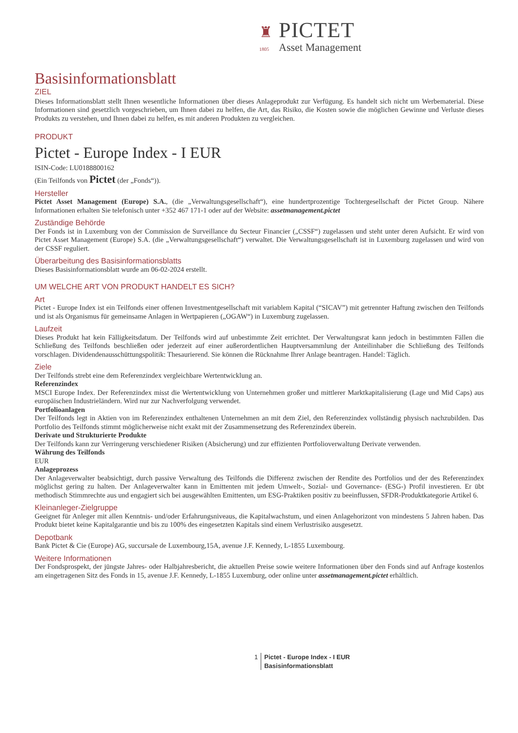♜ PICTET
1805 Asset Management
Basisinformationsblatt
ZIEL
Dieses Informationsblatt stellt Ihnen wesentliche Informationen über dieses Anlageprodukt zur Verfügung. Es handelt sich nicht um Werbematerial. Diese Informationen sind gesetzlich vorgeschrieben, um Ihnen dabei zu helfen, die Art, das Risiko, die Kosten sowie die möglichen Gewinne und Verluste dieses Produkts zu verstehen, und Ihnen dabei zu helfen, es mit anderen Produkten zu vergleichen.
PRODUKT
Pictet - Europe Index - I EUR
ISIN-Code: LU0188800162
(Ein Teilfonds von Pictet (der „Fonds“)).
Hersteller
Pictet Asset Management (Europe) S.A., (die „Verwaltungsgesellschaft“), eine hundertprozentige Tochtergesellschaft der Pictet Group. Nähere Informationen erhalten Sie telefonisch unter +352 467 171-1 oder auf der Website: assetmanagement.pictet
Zuständige Behörde
Der Fonds ist in Luxemburg von der Commission de Surveillance du Secteur Financier („CSSF“) zugelassen und steht unter deren Aufsicht. Er wird von Pictet Asset Management (Europe) S.A. (die „Verwaltungsgesellschaft“) verwaltet. Die Verwaltungsgesellschaft ist in Luxemburg zugelassen und wird von der CSSF reguliert.
Überarbeitung des Basisinformationsblatts
Dieses Basisinformationsblatt wurde am 06-02-2024 erstellt.
UM WELCHE ART VON PRODUKT HANDELT ES SICH?
Art
Pictet - Europe Index ist ein Teilfonds einer offenen Investmentgesellschaft mit variablem Kapital (“SICAV”) mit getrennter Haftung zwischen den Teilfonds und ist als Organismus für gemeinsame Anlagen in Wertpapieren („OGAW“) in Luxemburg zugelassen.
Laufzeit
Dieses Produkt hat kein Fälligkeitsdatum. Der Teilfonds wird auf unbestimmte Zeit errichtet. Der Verwaltungsrat kann jedoch in bestimmten Fällen die Schließung des Teilfonds beschließen oder jederzeit auf einer außerordentlichen Hauptversammlung der Anteilinhaber die Schließung des Teilfonds vorschlagen. Dividendenausschüttungspolitik: Thesaurierend. Sie können die Rücknahme Ihrer Anlage beantragen. Handel: Täglich.
Ziele
Der Teilfonds strebt eine dem Referenzindex vergleichbare Wertentwicklung an.
Referenzindex
MSCI Europe Index. Der Referenzindex misst die Wertentwicklung von Unternehmen großer und mittlerer Marktkapitalisierung (Lage und Mid Caps) aus europäischen Industrieländern. Wird nur zur Nachverfolgung verwendet.
Portfolioanlagen
Der Teilfonds legt in Aktien von im Referenzindex enthaltenen Unternehmen an mit dem Ziel, den Referenzindex vollständig physisch nachzubilden. Das Portfolio des Teilfonds stimmt möglicherweise nicht exakt mit der Zusammensetzung des Referenzindex überein.
Derivate und Strukturierte Produkte
Der Teilfonds kann zur Verringerung verschiedener Risiken (Absicherung) und zur effizienten Portfolioverwaltung Derivate verwenden.
Währung des Teilfonds
EUR
Anlageprozess
Der Anlageverwalter beabsichtigt, durch passive Verwaltung des Teilfonds die Differenz zwischen der Rendite des Portfolios und der des Referenzindex möglichst gering zu halten. Der Anlageverwalter kann in Emittenten mit jedem Umwelt-, Sozial- und Governance- (ESG-) Profil investieren. Er übt methodisch Stimmrechte aus und engagiert sich bei ausgewählten Emittenten, um ESG-Praktiken positiv zu beeinflussen, SFDR-Produktkategorie Artikel 6.
Kleinanleger-Zielgruppe
Geeignet für Anleger mit allen Kenntnis- und/oder Erfahrungsniveaus, die Kapitalwachstum, und einen Anlagehorizont von mindestens 5 Jahren haben. Das Produkt bietet keine Kapitalgarantie und bis zu 100% des eingesetzten Kapitals sind einem Verlustrisiko ausgesetzt.
Depotbank
Bank Pictet & Cie (Europe) AG, succursale de Luxembourg,15A, avenue J.F. Kennedy, L-1855 Luxembourg.
Weitere Informationen
Der Fondsprospekt, der jüngste Jahres- oder Halbjahresbericht, die aktuellen Preise sowie weitere Informationen über den Fonds sind auf Anfrage kostenlos am eingetragenen Sitz des Fonds in 15, avenue J.F. Kennedy, L-1855 Luxemburg, oder online unter assetmanagement.pictet erhältlich.
1 Pictet - Europe Index - I EUR
Basisinformationsblatt